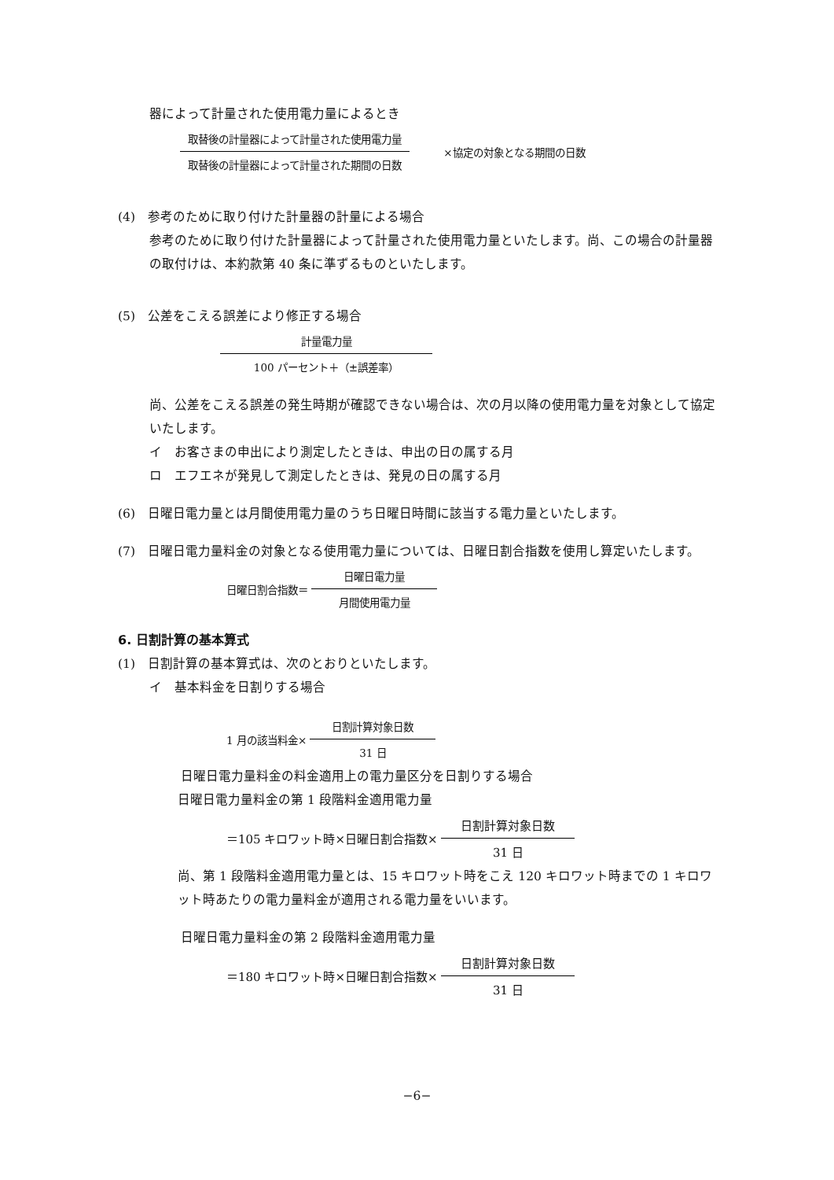器によって計量された使用電力量によるとき
取替後の計量器によって計量された使用電力量 取替後の計量器によって計量された期間の日数 ×協定の対象となる期間の日数
(4)　参考のために取り付けた計量器の計量による場合
参考のために取り付けた計量器によって計量された使用電力量といたします。尚、この場合の計量器の取付けは、本約款第 40 条に準ずるものといたします。
(5)　公差をこえる誤差により修正する場合
計量電力量 100 パーセント＋（±誤差率）
尚、公差をこえる誤差の発生時期が確認できない場合は、次の月以降の使用電力量を対象として協定いたします。
イ　お客さまの申出により測定したときは、申出の日の属する月
ロ　エフエネが発見して測定したときは、発見の日の属する月
(6)　日曜日電力量とは月間使用電力量のうち日曜日時間に該当する電力量といたします。
(7)　日曜日電力量料金の対象となる使用電力量については、日曜日割合指数を使用し算定いたします。
日曜日割合指数＝ 日曜日電力量 月間使用電力量
6. 日割計算の基本算式
(1)　日割計算の基本算式は、次のとおりといたします。
イ　基本料金を日割りする場合
1 月の該当料金× 日割計算対象日数 31 日
日曜日電力量料金の料金適用上の電力量区分を日割りする場合
日曜日電力量料金の第 1 段階料金適用電力量
＝105 キロワット時×日曜日割合指数× 日割計算対象日数 31 日
尚、第 1 段階料金適用電力量とは、15 キロワット時をこえ 120 キロワット時までの 1 キロワット時あたりの電力量料金が適用される電力量をいいます。
日曜日電力量料金の第 2 段階料金適用電力量
＝180 キロワット時×日曜日割合指数× 日割計算対象日数 31 日
−6−